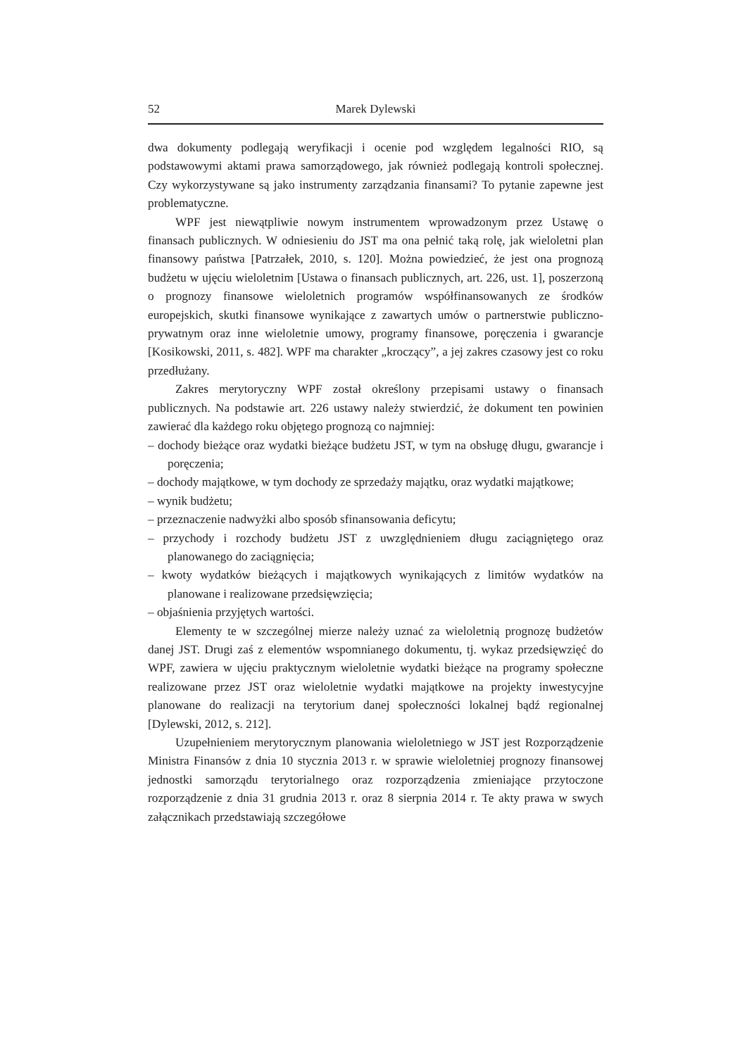52 Marek Dylewski
dwa dokumenty podlegają weryfikacji i ocenie pod względem legalności RIO, są podstawowymi aktami prawa samorządowego, jak również podlegają kontroli społecznej. Czy wykorzystywane są jako instrumenty zarządzania finansami? To pytanie zapewne jest problematyczne.
WPF jest niewątpliwie nowym instrumentem wprowadzonym przez Ustawę o finansach publicznych. W odniesieniu do JST ma ona pełnić taką rolę, jak wieloletni plan finansowy państwa [Patrzałek, 2010, s. 120]. Można powiedzieć, że jest ona prognozą budżetu w ujęciu wieloletnim [Ustawa o finansach publicznych, art. 226, ust. 1], poszerzoną o prognozy finansowe wieloletnich programów współfinansowanych ze środków europejskich, skutki finansowe wynikające z zawartych umów o partnerstwie publiczno-prywatnym oraz inne wieloletnie umowy, programy finansowe, poręczenia i gwarancje [Kosikowski, 2011, s. 482]. WPF ma charakter „kroczący”, a jej zakres czasowy jest co roku przedłużany.
Zakres merytoryczny WPF został określony przepisami ustawy o finansach publicznych. Na podstawie art. 226 ustawy należy stwierdzić, że dokument ten powinien zawierać dla każdego roku objętego prognozą co najmniej:
– dochody bieżące oraz wydatki bieżące budżetu JST, w tym na obsługę długu, gwarancje i poręczenia;
– dochody majątkowe, w tym dochody ze sprzedaży majątku, oraz wydatki majątkowe;
– wynik budżetu;
– przeznaczenie nadwyżki albo sposób sfinansowania deficytu;
– przychody i rozchody budżetu JST z uwzględnieniem długu zaciągniętego oraz planowanego do zaciągnięcia;
– kwoty wydatków bieżących i majątkowych wynikających z limitów wydatków na planowane i realizowane przedsięwzięcia;
– objaśnienia przyjętych wartości.
Elementy te w szczególnej mierze należy uznać za wieloletnią prognozę budżetów danej JST. Drugi zaś z elementów wspomnianego dokumentu, tj. wykaz przedsięwzięć do WPF, zawiera w ujęciu praktycznym wieloletnie wydatki bieżące na programy społeczne realizowane przez JST oraz wieloletnie wydatki majątkowe na projekty inwestycyjne planowane do realizacji na terytorium danej społeczności lokalnej bądź regionalnej [Dylewski, 2012, s. 212].
Uzupełnieniem merytorycznym planowania wieloletniego w JST jest Rozporządzenie Ministra Finansów z dnia 10 stycznia 2013 r. w sprawie wieloletniej prognozy finansowej jednostki samorządu terytorialnego oraz rozporządzenia zmieniające przytoczone rozporządzenie z dnia 31 grudnia 2013 r. oraz 8 sierpnia 2014 r. Te akty prawa w swych załącznikach przedstawiają szczegółowe